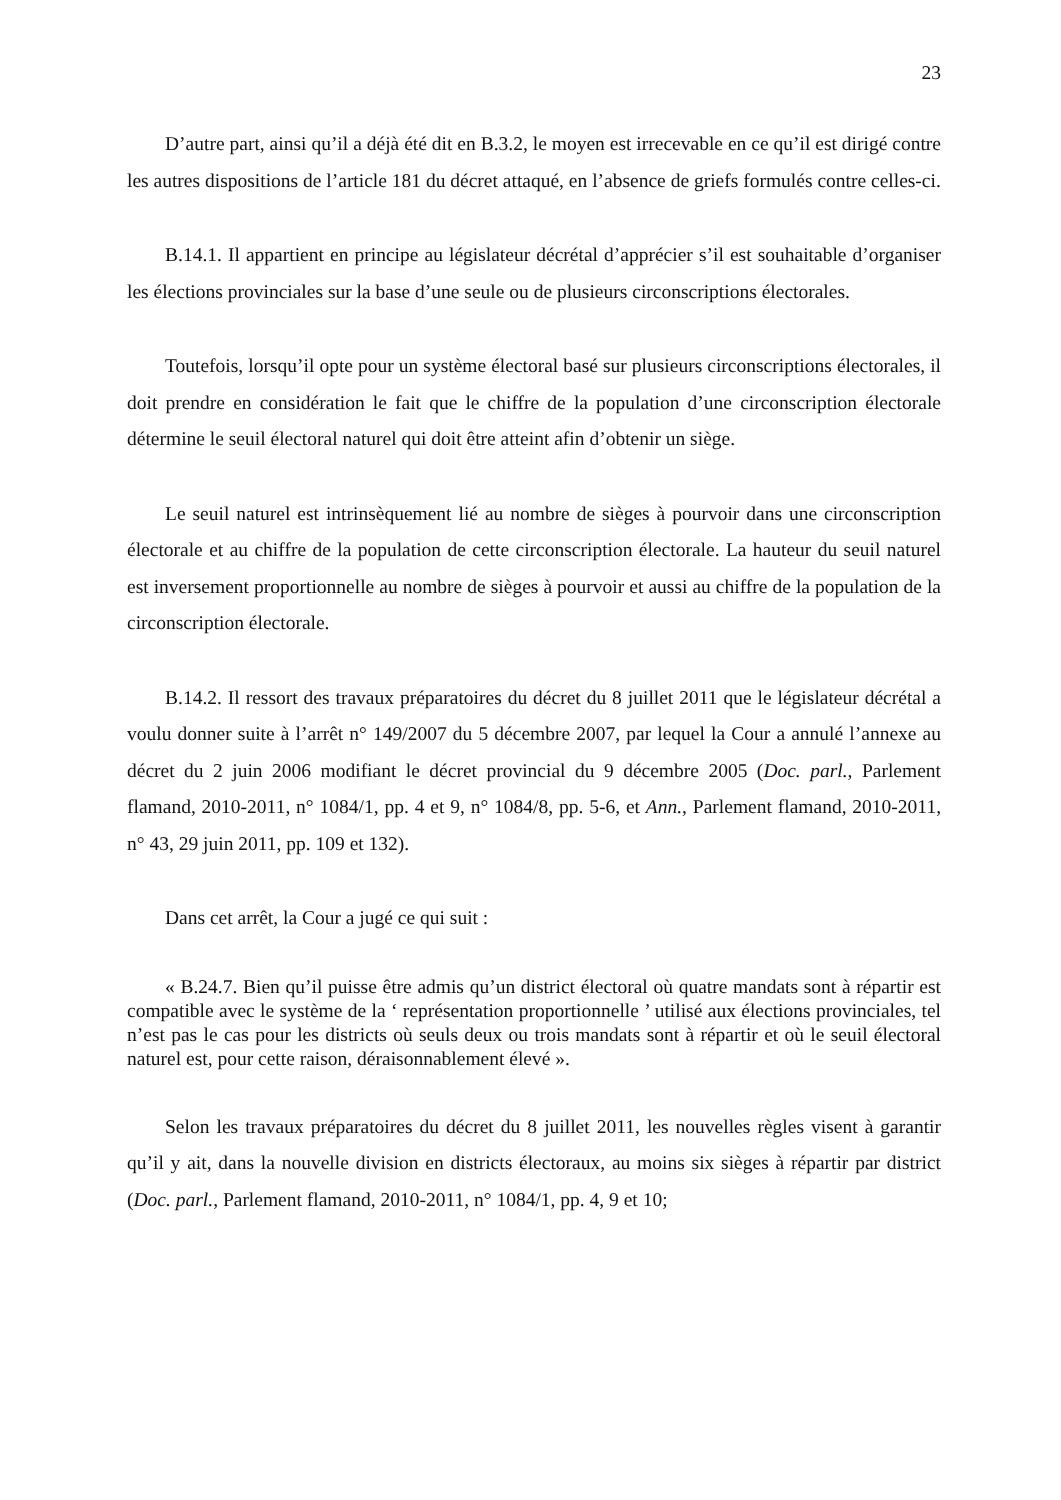23
D’autre part, ainsi qu’il a déjà été dit en B.3.2, le moyen est irrecevable en ce qu’il est dirigé contre les autres dispositions de l’article 181 du décret attaqué, en l’absence de griefs formulés contre celles-ci.
B.14.1. Il appartient en principe au législateur décrétal d’apprécier s’il est souhaitable d’organiser les élections provinciales sur la base d’une seule ou de plusieurs circonscriptions électorales.
Toutefois, lorsqu’il opte pour un système électoral basé sur plusieurs circonscriptions électorales, il doit prendre en considération le fait que le chiffre de la population d’une circonscription électorale détermine le seuil électoral naturel qui doit être atteint afin d’obtenir un siège.
Le seuil naturel est intrinsèquement lié au nombre de sièges à pourvoir dans une circonscription électorale et au chiffre de la population de cette circonscription électorale. La hauteur du seuil naturel est inversement proportionnelle au nombre de sièges à pourvoir et aussi au chiffre de la population de la circonscription électorale.
B.14.2. Il ressort des travaux préparatoires du décret du 8 juillet 2011 que le législateur décrétal a voulu donner suite à l’arrêt n° 149/2007 du 5 décembre 2007, par lequel la Cour a annulé l’annexe au décret du 2 juin 2006 modifiant le décret provincial du 9 décembre 2005 (Doc. parl., Parlement flamand, 2010-2011, n° 1084/1, pp. 4 et 9, n° 1084/8, pp. 5-6, et Ann., Parlement flamand, 2010-2011, n° 43, 29 juin 2011, pp. 109 et 132).
Dans cet arrêt, la Cour a jugé ce qui suit :
« B.24.7. Bien qu’il puisse être admis qu’un district électoral où quatre mandats sont à répartir est compatible avec le système de la ‘ représentation proportionnelle ’ utilisé aux élections provinciales, tel n’est pas le cas pour les districts où seuls deux ou trois mandats sont à répartir et où le seuil électoral naturel est, pour cette raison, déraisonnablement élevé ».
Selon les travaux préparatoires du décret du 8 juillet 2011, les nouvelles règles visent à garantir qu’il y ait, dans la nouvelle division en districts électoraux, au moins six sièges à répartir par district (Doc. parl., Parlement flamand, 2010-2011, n° 1084/1, pp. 4, 9 et 10;